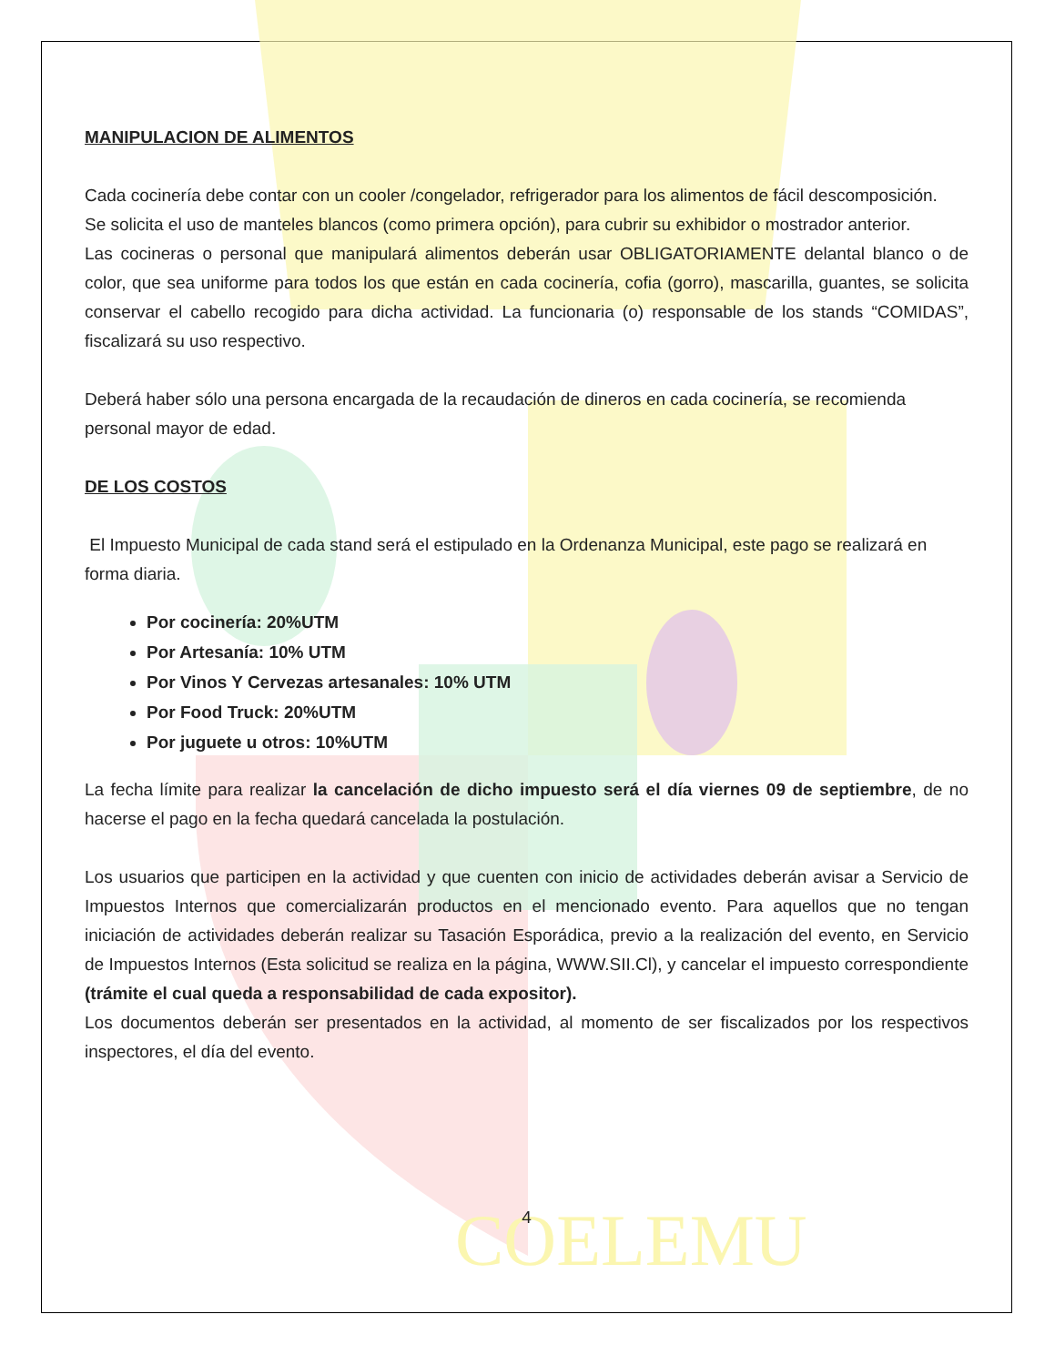COELEMU
MANIPULACION DE ALIMENTOS
Cada cocinería debe contar con un cooler /congelador, refrigerador para los alimentos de fácil descomposición.
Se solicita el uso de manteles blancos (como primera opción), para cubrir su exhibidor o mostrador anterior.
Las cocineras o personal que manipulará alimentos deberán usar OBLIGATORIAMENTE delantal blanco o de color, que sea uniforme para todos los que están en cada cocinería, cofia (gorro), mascarilla, guantes, se solicita conservar el cabello recogido para dicha actividad. La funcionaria (o) responsable de los stands “COMIDAS”, fiscalizará su uso respectivo.
Deberá haber sólo una persona encargada de la recaudación de dineros en cada cocinería, se recomienda personal mayor de edad.
DE LOS COSTOS
El Impuesto Municipal de cada stand será el estipulado en la Ordenanza Municipal, este pago se realizará en forma diaria.
Por cocinería: 20%UTM
Por Artesanía: 10% UTM
Por Vinos Y Cervezas artesanales: 10% UTM
Por Food Truck: 20%UTM
Por juguete u otros: 10%UTM
La fecha límite para realizar la cancelación de dicho impuesto será el día viernes 09 de septiembre, de no hacerse el pago en la fecha quedará cancelada la postulación.
Los usuarios que participen en la actividad y que cuenten con inicio de actividades deberán avisar a Servicio de Impuestos Internos que comercializarán productos en el mencionado evento. Para aquellos que no tengan iniciación de actividades deberán realizar su Tasación Esporádica, previo a la realización del evento, en Servicio de Impuestos Internos (Esta solicitud se realiza en la página, WWW.SII.Cl), y cancelar el impuesto correspondiente (trámite el cual queda a responsabilidad de cada expositor).
Los documentos deberán ser presentados en la actividad, al momento de ser fiscalizados por los respectivos inspectores, el día del evento.
4